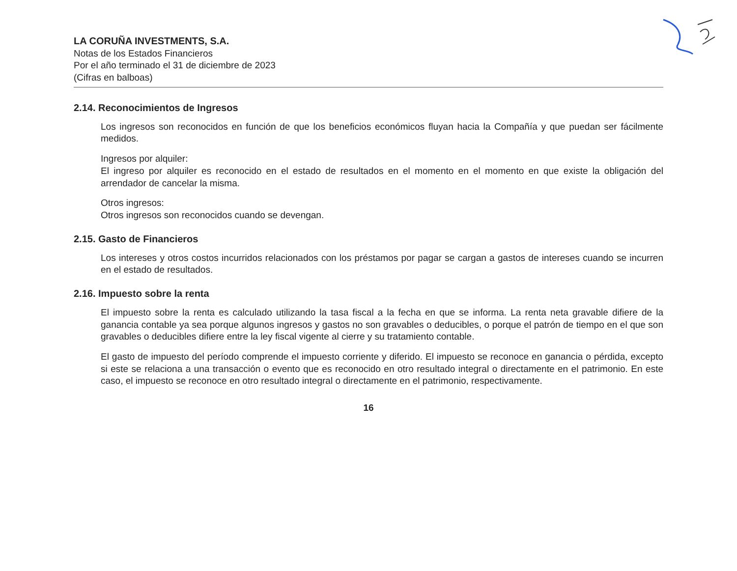LA CORUÑA INVESTMENTS, S.A.
Notas de los Estados Financieros
Por el año terminado el 31 de diciembre de 2023
(Cifras en balboas)
2.14. Reconocimientos de Ingresos
Los ingresos son reconocidos en función de que los beneficios económicos fluyan hacia la Compañía y que puedan ser fácilmente medidos.
Ingresos por alquiler:
El ingreso por alquiler es reconocido en el estado de resultados en el momento en el momento en que existe la obligación del arrendador de cancelar la misma.
Otros ingresos:
Otros ingresos son reconocidos cuando se devengan.
2.15. Gasto de Financieros
Los intereses y otros costos incurridos relacionados con los préstamos por pagar se cargan a gastos de intereses cuando se incurren en el estado de resultados.
2.16. Impuesto sobre la renta
El impuesto sobre la renta es calculado utilizando la tasa fiscal a la fecha en que se informa. La renta neta gravable difiere de la ganancia contable ya sea porque algunos ingresos y gastos no son gravables o deducibles, o porque el patrón de tiempo en el que son gravables o deducibles difiere entre la ley fiscal vigente al cierre y su tratamiento contable.
El gasto de impuesto del período comprende el impuesto corriente y diferido. El impuesto se reconoce en ganancia o pérdida, excepto si este se relaciona a una transacción o evento que es reconocido en otro resultado integral o directamente en el patrimonio. En este caso, el impuesto se reconoce en otro resultado integral o directamente en el patrimonio, respectivamente.
16